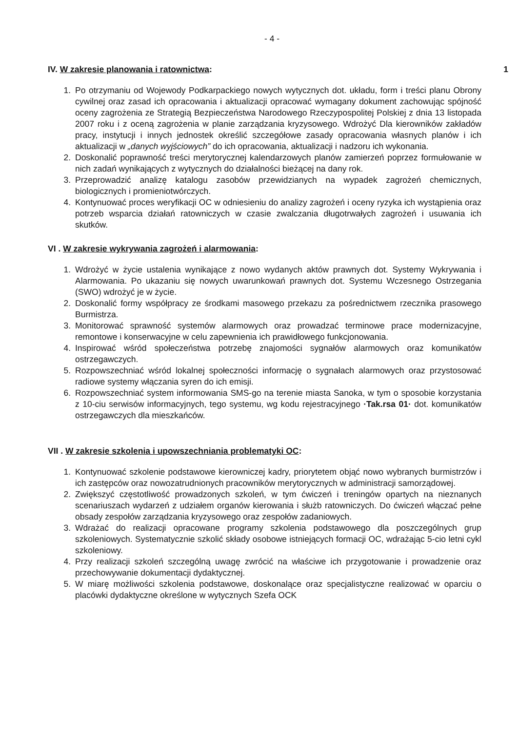- 4 -
IV. W zakresie planowania i ratownictwa: 1
1. Po otrzymaniu od Wojewody Podkarpackiego nowych wytycznych dot. układu, form i treści planu Obrony cywilnej oraz zasad ich opracowania i aktualizacji opracować wymagany dokument zachowując spójność oceny zagrożenia ze Strategią Bezpieczeństwa Narodowego Rzeczypospolitej Polskiej z dnia 13 listopada 2007 roku i z oceną zagrożenia w planie zarządzania kryzysowego. Wdrożyć Dla kierowników zakładów pracy, instytucji i innych jednostek określić szczegółowe zasady opracowania własnych planów i ich aktualizacji w „danych wyjściowych” do ich opracowania, aktualizacji i nadzoru ich wykonania.
2. Doskonalić poprawność treści merytorycznej kalendarzowych planów zamierzeń poprzez formułowanie w nich zadań wynikających z wytycznych do działalności bieżącej na dany rok.
3. Przeprowadzić analizę katalogu zasobów przewidzianych na wypadek zagrożeń chemicznych, biologicznych i promieniotwórczych.
4. Kontynuować proces weryfikacji OC w odniesieniu do analizy zagrożeń i oceny ryzyka ich wystąpienia oraz potrzeb wsparcia działań ratowniczych w czasie zwalczania długotrwałych zagrożeń i usuwania ich skutków.
VI . W zakresie wykrywania zagrożeń i alarmowania:
1. Wdrożyć w życie ustalenia wynikające z nowo wydanych aktów prawnych dot. Systemy Wykrywania i Alarmowania. Po ukazaniu się nowych uwarunkowań prawnych dot. Systemu Wczesnego Ostrzegania (SWO) wdrożyć je w życie.
2. Doskonalić formy współpracy ze środkami masowego przekazu za pośrednictwem rzecznika prasowego Burmistrza.
3. Monitorować sprawność systemów alarmowych oraz prowadzać terminowe prace modernizacyjne, remontowe i konserwacyjne w celu zapewnienia ich prawidłowego funkcjonowania.
4. Inspirować wśród społeczeństwa potrzebę znajomości sygnałów alarmowych oraz komunikatów ostrzegawczych.
5. Rozpowszechniać wśród lokalnej społeczności informację o sygnałach alarmowych oraz przystosować radiowe systemy włączania syren do ich emisji.
6. Rozpowszechniać system informowania SMS-go na terenie miasta Sanoka, w tym o sposobie korzystania z 10-ciu serwisów informacyjnych, tego systemu, wg kodu rejestracyjnego ·Tak.rsa 01· dot. komunikatów ostrzegawczych dla mieszkańców.
VII . W zakresie szkolenia i upowszechniania problematyki OC:
1. Kontynuować szkolenie podstawowe kierowniczej kadry, priorytetem objąć nowo wybranych burmistrzów i ich zastępców oraz nowozatrudnionych pracowników merytorycznych w administracji samorządowej.
2. Zwiększyć częstotliwość prowadzonych szkoleń, w tym ćwiczeń i treningów opartych na nieznanych scenariuszach wydarzeń z udziałem organów kierowania i służb ratowniczych. Do ćwiczeń włączać pełne obsady zespołów zarządzania kryzysowego oraz zespołów zadaniowych.
3. Wdrażać do realizacji opracowane programy szkolenia podstawowego dla poszczególnych grup szkoleniowych. Systematycznie szkolić składy osobowe istniejących formacji OC, wdrażając 5-cio letni cykl szkoleniowy.
4. Przy realizacji szkoleń szczególną uwagę zwrócić na właściwe ich przygotowanie i prowadzenie oraz przechowywanie dokumentacji dydaktycznej.
5. W miarę możliwości szkolenia podstawowe, doskonalące oraz specjalistyczne realizować w oparciu o placówki dydaktyczne określone w wytycznych Szefa OCK